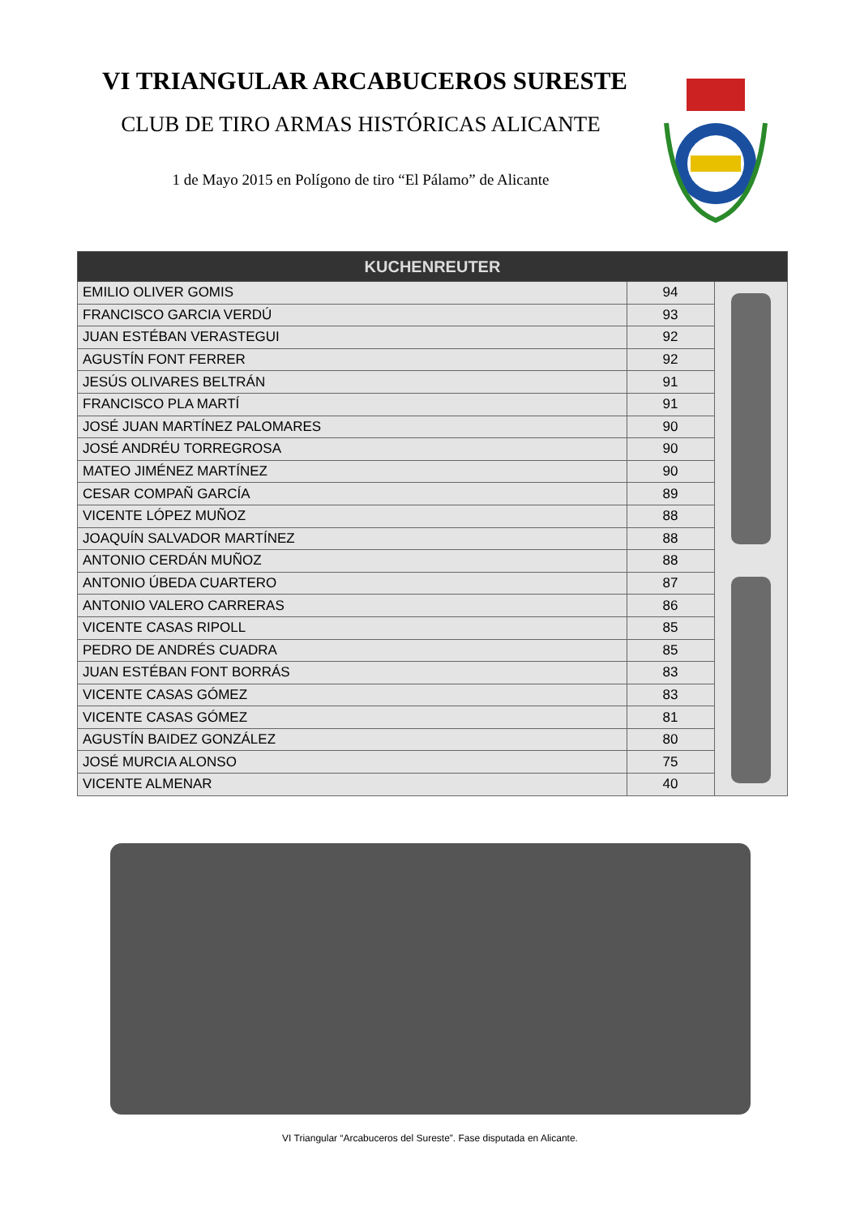VI TRIANGULAR ARCABUCEROS SURESTE
CLUB DE TIRO ARMAS HISTÓRICAS ALICANTE
1 de Mayo 2015 en Polígono de tiro “El Pálamo” de Alicante
| KUCHENREUTER | | |
| --- | --- | --- |
| EMILIO OLIVER GOMIS | 94 | |
| FRANCISCO GARCIA VERDÚ | 93 | |
| JUAN ESTÉBAN VERASTEGUI | 92 | |
| AGUSTÍN FONT FERRER | 92 | |
| JESÚS OLIVARES BELTRÁN | 91 | |
| FRANCISCO PLA MARTÍ | 91 | |
| JOSÉ JUAN MARTÍNEZ PALOMARES | 90 | |
| JOSÉ ANDRÉU TORREGROSA | 90 | |
| MATEO JIMÉNEZ MARTÍNEZ | 90 | |
| CESAR COMPAÑ GARCÍA | 89 | |
| VICENTE LÓPEZ MUÑOZ | 88 | |
| JOAQUÍN SALVADOR MARTÍNEZ | 88 | |
| ANTONIO CERDÁN MUÑOZ | 88 | |
| ANTONIO ÚBEDA CUARTERO | 87 | |
| ANTONIO VALERO CARRERAS | 86 | |
| VICENTE CASAS RIPOLL | 85 | |
| PEDRO DE ANDRÉS CUADRA | 85 | |
| JUAN ESTÉBAN FONT BORRÁS | 83 | |
| VICENTE CASAS GÓMEZ | 83 | |
| VICENTE CASAS GÓMEZ | 81 | |
| AGUSTÍN BAIDEZ GONZÁLEZ | 80 | |
| JOSÉ MURCIA ALONSO | 75 | |
| VICENTE ALMENAR | 40 | |
VI Triangular “Arcabuceros del Sureste”. Fase disputada en Alicante.